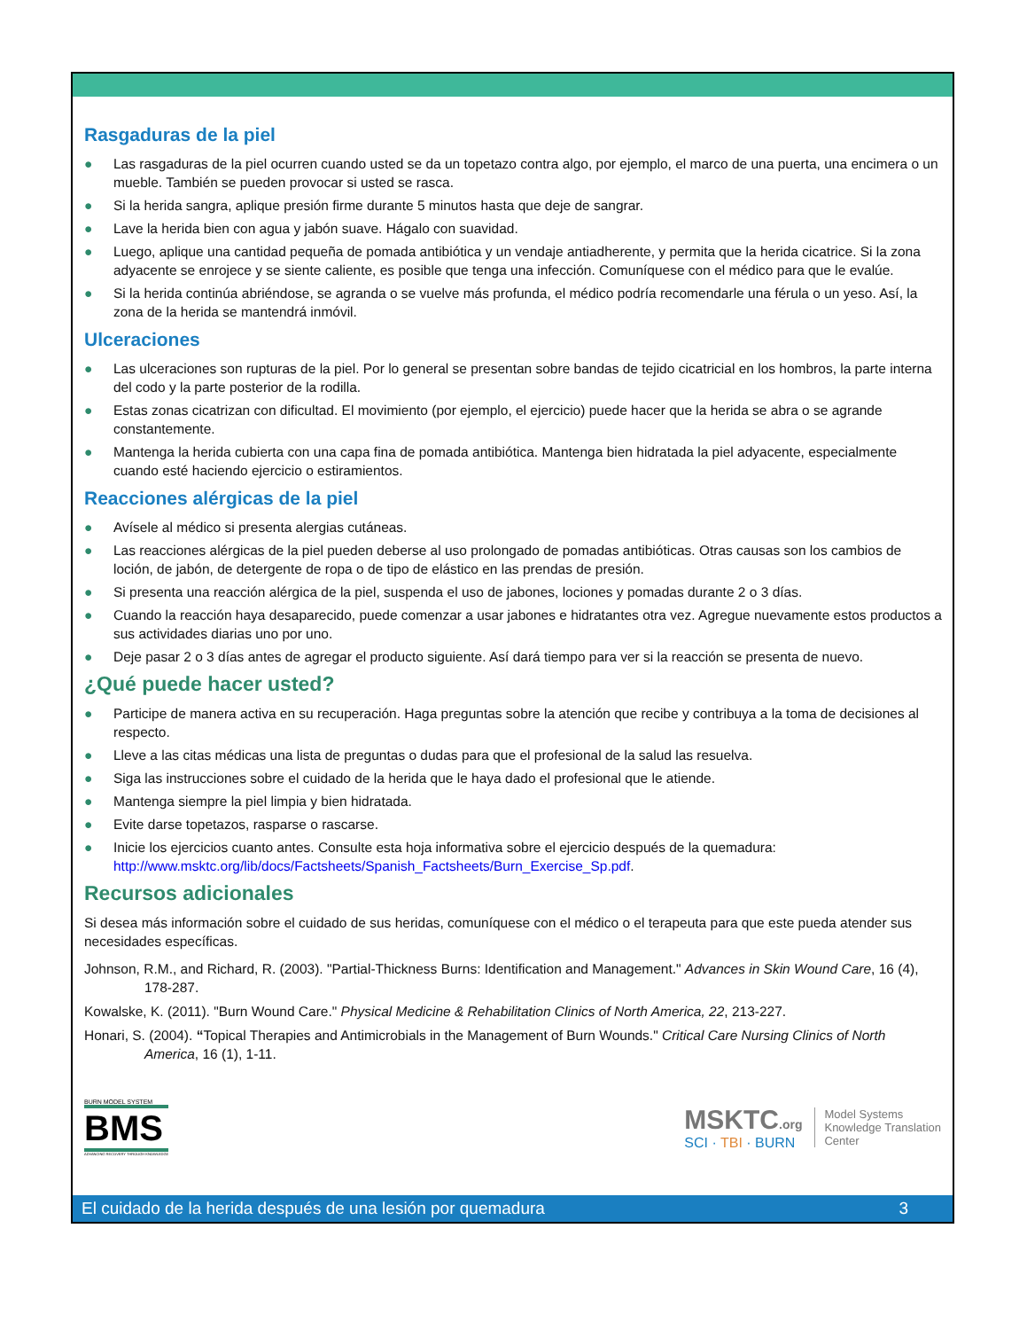Rasgaduras de la piel
● Las rasgaduras de la piel ocurren cuando usted se da un topetazo contra algo, por ejemplo, el marco de una puerta, una encimera o un mueble. También se pueden provocar si usted se rasca.
● Si la herida sangra, aplique presión firme durante 5 minutos hasta que deje de sangrar.
● Lave la herida bien con agua y jabón suave. Hágalo con suavidad.
● Luego, aplique una cantidad pequeña de pomada antibiótica y un vendaje antiadherente, y permita que la herida cicatrice. Si la zona adyacente se enrojece y se siente caliente, es posible que tenga una infección. Comuníquese con el médico para que le evalúe.
● Si la herida continúa abriéndose, se agranda o se vuelve más profunda, el médico podría recomendarle una férula o un yeso. Así, la zona de la herida se mantendrá inmóvil.
Ulceraciones
● Las ulceraciones son rupturas de la piel. Por lo general se presentan sobre bandas de tejido cicatricial en los hombros, la parte interna del codo y la parte posterior de la rodilla.
● Estas zonas cicatrizan con dificultad. El movimiento (por ejemplo, el ejercicio) puede hacer que la herida se abra o se agrande constantemente.
● Mantenga la herida cubierta con una capa fina de pomada antibiótica. Mantenga bien hidratada la piel adyacente, especialmente cuando esté haciendo ejercicio o estiramientos.
Reacciones alérgicas de la piel
● Avísele al médico si presenta alergias cutáneas.
● Las reacciones alérgicas de la piel pueden deberse al uso prolongado de pomadas antibióticas. Otras causas son los cambios de loción, de jabón, de detergente de ropa o de tipo de elástico en las prendas de presión.
● Si presenta una reacción alérgica de la piel, suspenda el uso de jabones, lociones y pomadas durante 2 o 3 días.
● Cuando la reacción haya desaparecido, puede comenzar a usar jabones e hidratantes otra vez. Agregue nuevamente estos productos a sus actividades diarias uno por uno.
● Deje pasar 2 o 3 días antes de agregar el producto siguiente. Así dará tiempo para ver si la reacción se presenta de nuevo.
¿Qué puede hacer usted?
● Participe de manera activa en su recuperación. Haga preguntas sobre la atención que recibe y contribuya a la toma de decisiones al respecto.
● Lleve a las citas médicas una lista de preguntas o dudas para que el profesional de la salud las resuelva.
● Siga las instrucciones sobre el cuidado de la herida que le haya dado el profesional que le atiende.
● Mantenga siempre la piel limpia y bien hidratada.
● Evite darse topetazos, rasparse o rascarse.
● Inicie los ejercicios cuanto antes. Consulte esta hoja informativa sobre el ejercicio después de la quemadura: http://www.msktc.org/lib/docs/Factsheets/Spanish_Factsheets/Burn_Exercise_Sp.pdf.
Recursos adicionales
Si desea más información sobre el cuidado de sus heridas, comuníquese con el médico o el terapeuta para que este pueda atender sus necesidades específicas.
Johnson, R.M., and Richard, R. (2003). "Partial-Thickness Burns: Identification and Management." Advances in Skin Wound Care, 16 (4), 178-287.
Kowalske, K. (2011). "Burn Wound Care." Physical Medicine & Rehabilitation Clinics of North America, 22, 213-227.
Honari, S. (2004). “Topical Therapies and Antimicrobials in the Management of Burn Wounds." Critical Care Nursing Clinics of North America, 16 (1), 1-11.
BURN MODEL SYSTEM
BMS
ADVANCING RECOVERY THROUGH KNOWLEDGE
MSKTC.org
SCI · TBI · BURN
Model Systems
Knowledge Translation
Center
El cuidado de la herida después de una lesión por quemadura 3